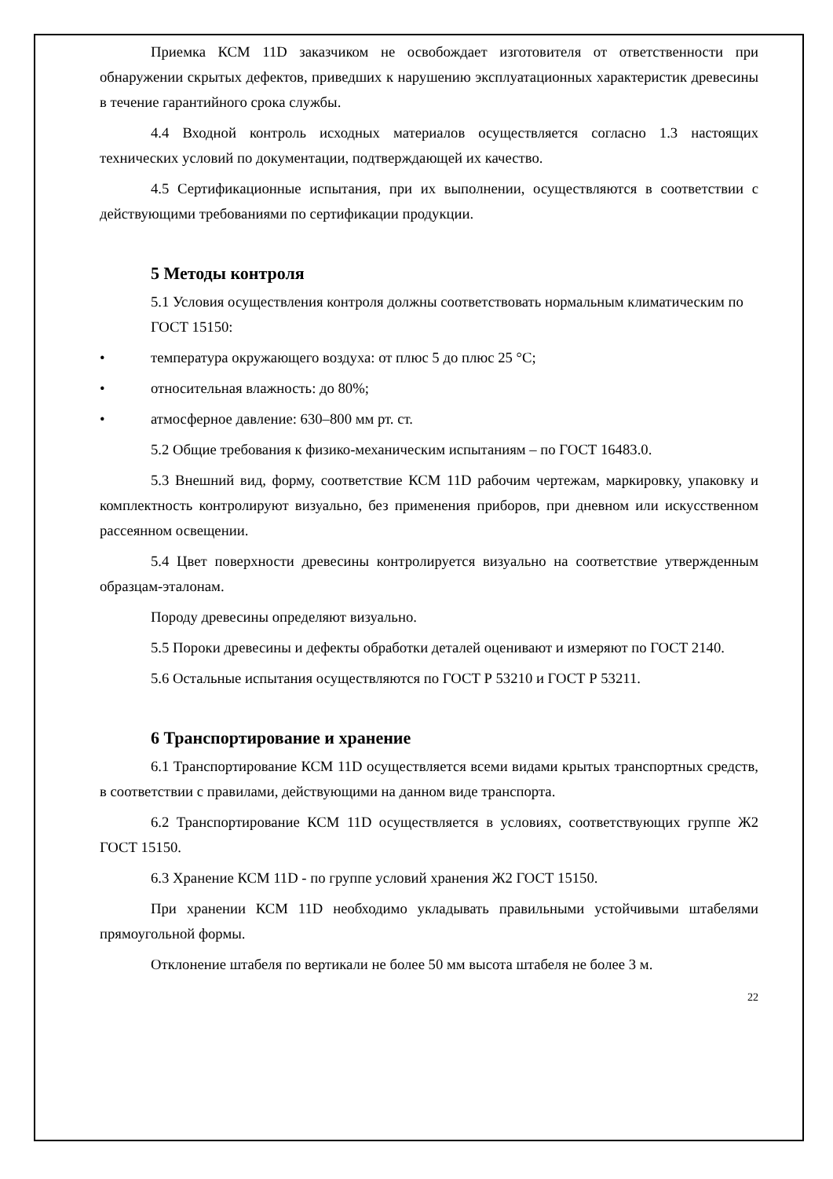Приемка КСМ 11D заказчиком не освобождает изготовителя от ответственности при обнаружении скрытых дефектов, приведших к нарушению эксплуатационных характеристик древесины в течение гарантийного срока службы.
4.4 Входной контроль исходных материалов осуществляется согласно 1.3 настоящих технических условий по документации, подтверждающей их качество.
4.5 Сертификационные испытания, при их выполнении, осуществляются в соответствии с действующими требованиями по сертификации продукции.
5 Методы контроля
5.1 Условия осуществления контроля должны соответствовать нормальным климатическим по ГОСТ 15150:
• температура окружающего воздуха: от плюс 5 до плюс 25 °С;
• относительная влажность: до 80%;
• атмосферное давление: 630–800 мм рт. ст.
5.2 Общие требования к физико-механическим испытаниям – по ГОСТ 16483.0.
5.3 Внешний вид, форму, соответствие КСМ 11D рабочим чертежам, маркировку, упаковку и комплектность контролируют визуально, без применения приборов, при дневном или искусственном рассеянном освещении.
5.4 Цвет поверхности древесины контролируется визуально на соответствие утвержденным образцам-эталонам.
Породу древесины определяют визуально.
5.5 Пороки древесины и дефекты обработки деталей оценивают и измеряют по ГОСТ 2140.
5.6 Остальные испытания осуществляются по ГОСТ Р 53210 и ГОСТ Р 53211.
6 Транспортирование и хранение
6.1 Транспортирование КСМ 11D осуществляется всеми видами крытых транспортных средств, в соответствии с правилами, действующими на данном виде транспорта.
6.2 Транспортирование КСМ 11D осуществляется в условиях, соответствующих группе Ж2 ГОСТ 15150.
6.3 Хранение КСМ 11D - по группе условий хранения Ж2 ГОСТ 15150.
При хранении КСМ 11D необходимо укладывать правильными устойчивыми штабелями прямоугольной формы.
Отклонение штабеля по вертикали не более 50 мм высота штабеля не более 3 м.
22